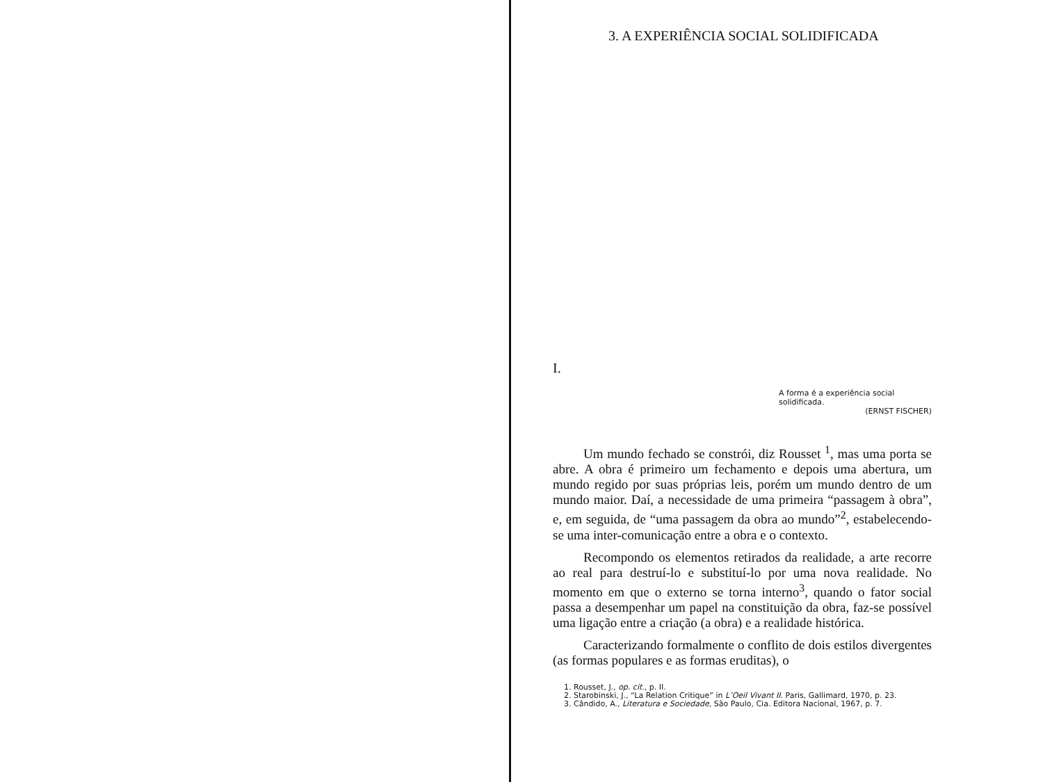3. A EXPERIÊNCIA SOCIAL SOLIDIFICADA
I.
A forma é a experiência social solidificada.
(ERNST FISCHER)
Um mundo fechado se constrói, diz Rousset <sup>1</sup>, mas uma porta se abre. A obra é primeiro um fechamento e depois uma abertura, um mundo regido por suas próprias leis, porém um mundo dentro de um mundo maior. Daí, a necessidade de uma primeira “passagem à obra”, e, em seguida, de “uma passagem da obra ao mundo”<sup>2</sup>, estabelecendo-se uma inter-comunicação entre a obra e o contexto.
Recompondo os elementos retirados da realidade, a arte recorre ao real para destruí-lo e substituí-lo por uma nova realidade. No momento em que o externo se torna interno<sup>3</sup>, quando o fator social passa a desempenhar um papel na constituição da obra, faz-se possível uma ligação entre a criação (a obra) e a realidade histórica.
Caracterizando formalmente o conflito de dois estilos divergentes (as formas populares e as formas eruditas), o
1. Rousset, J., op. cit., p. II.
2. Starobinski, J., “La Relation Critique” in L’Oeil Vivant II. Paris, Gallimard, 1970, p. 23.
3. Cândido, A., Literatura e Sociedade, São Paulo, Cia. Editora Nacional, 1967, p. 7.